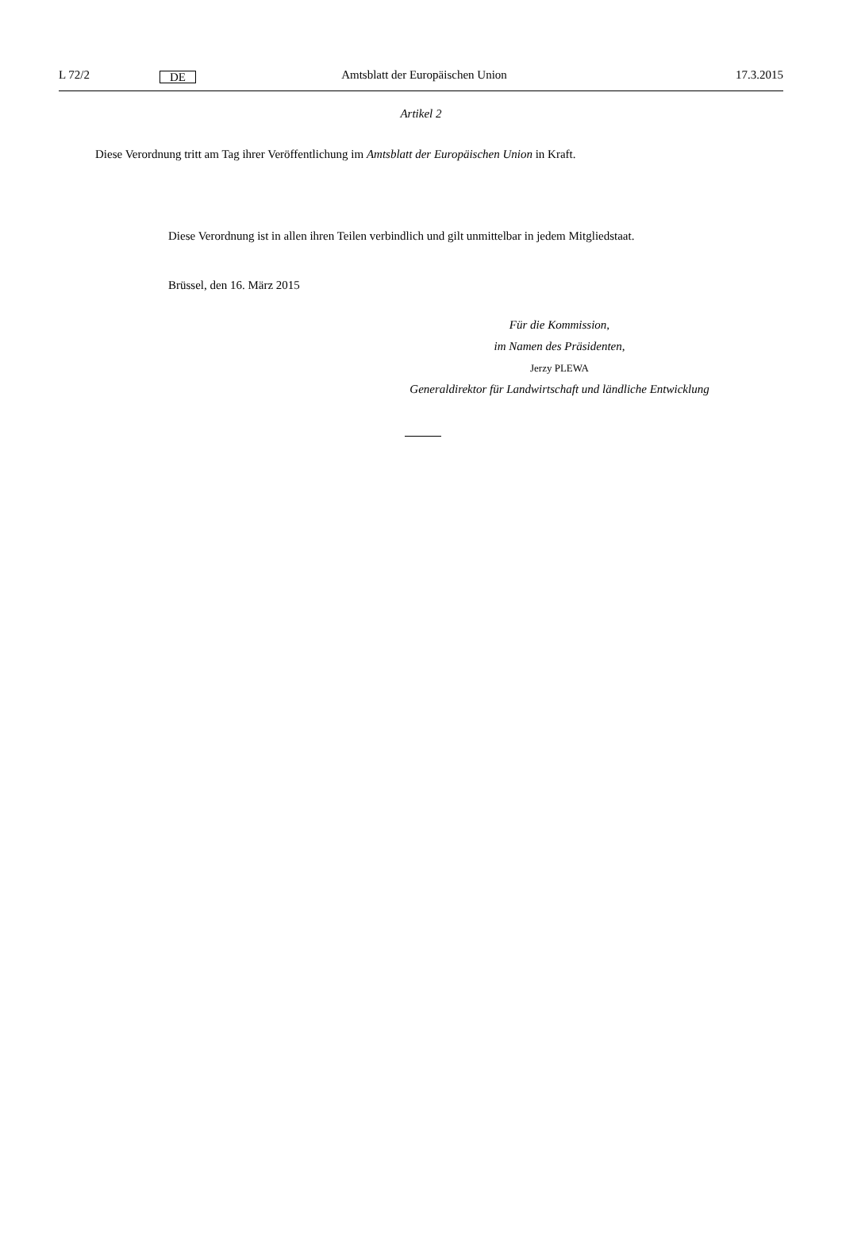L 72/2 DE Amtsblatt der Europäischen Union 17.3.2015
Artikel 2
Diese Verordnung tritt am Tag ihrer Veröffentlichung im Amtsblatt der Europäischen Union in Kraft.
Diese Verordnung ist in allen ihren Teilen verbindlich und gilt unmittelbar in jedem Mitgliedstaat.
Brüssel, den 16. März 2015
Für die Kommission,
im Namen des Präsidenten,
Jerzy PLEWA
Generaldirektor für Landwirtschaft und ländliche Entwicklung